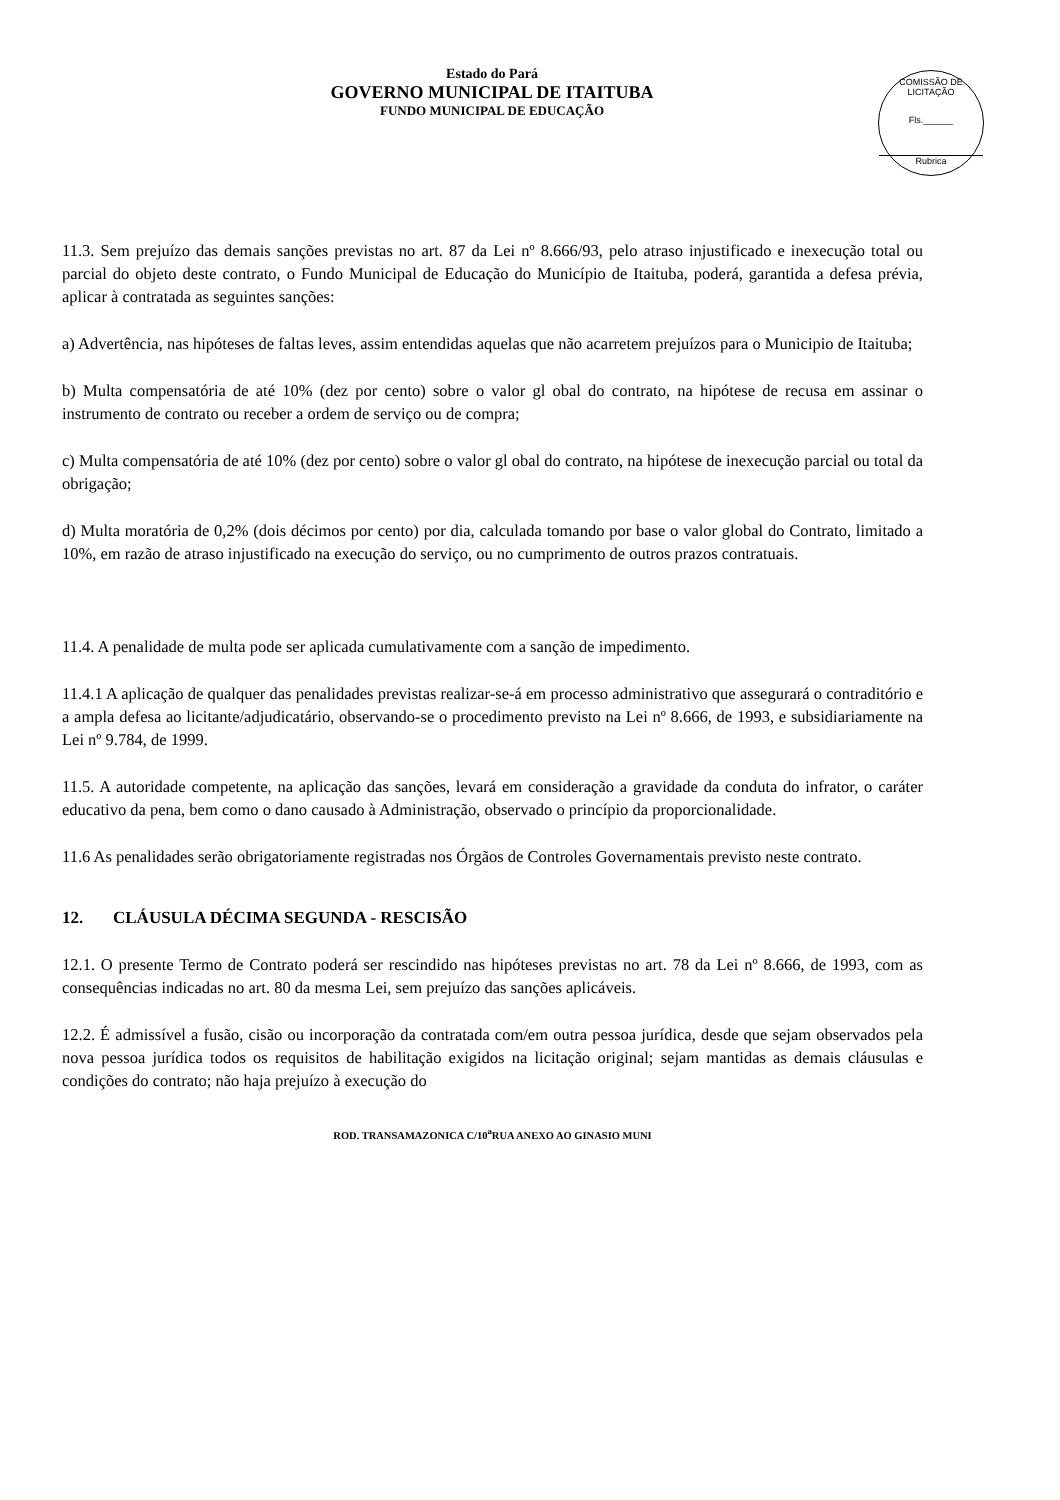Estado do Pará
GOVERNO MUNICIPAL DE ITAITUBA
FUNDO MUNICIPAL DE EDUCAÇÃO
COMISSÃO DE LICITAÇÃO
Fls.______
Rubrica
11.3. Sem prejuízo das demais sanções previstas no art. 87 da Lei nº 8.666/93, pelo atraso injustificado e inexecução total ou parcial do objeto deste contrato, o Fundo Municipal de Educação do Município de Itaituba, poderá, garantida a defesa prévia, aplicar à contratada as seguintes sanções:
a) Advertência, nas hipóteses de faltas leves, assim entendidas aquelas que não acarretem prejuízos para o Municipio de Itaituba;
b) Multa compensatória de até 10% (dez por cento) sobre o valor gl obal do contrato, na hipótese de recusa em assinar o instrumento de contrato ou receber a ordem de serviço ou de compra;
c) Multa compensatória de até 10% (dez por cento) sobre o valor gl obal do contrato, na hipótese de inexecução parcial ou total da obrigação;
d) Multa moratória de 0,2% (dois décimos por cento) por dia, calculada tomando por base o valor global do Contrato, limitado a 10%, em razão de atraso injustificado na execução do serviço, ou no cumprimento de outros prazos contratuais.
11.4. A penalidade de multa pode ser aplicada cumulativamente com a sanção de impedimento.
11.4.1 A aplicação de qualquer das penalidades previstas realizar-se-á em processo administrativo que assegurará o contraditório e a ampla defesa ao licitante/adjudicatário, observando-se o procedimento previsto na Lei nº 8.666, de 1993, e subsidiariamente na Lei nº 9.784, de 1999.
11.5. A autoridade competente, na aplicação das sanções, levará em consideração a gravidade da conduta do infrator, o caráter educativo da pena, bem como o dano causado à Administração, observado o princípio da proporcionalidade.
11.6 As penalidades serão obrigatoriamente registradas nos Órgãos de Controles Governamentais previsto neste contrato.
12. CLÁUSULA DÉCIMA SEGUNDA - RESCISÃO
12.1. O presente Termo de Contrato poderá ser rescindido nas hipóteses previstas no art. 78 da Lei nº 8.666, de 1993, com as consequências indicadas no art. 80 da mesma Lei, sem prejuízo das sanções aplicáveis.
12.2. É admissível a fusão, cisão ou incorporação da contratada com/em outra pessoa jurídica, desde que sejam observados pela nova pessoa jurídica todos os requisitos de habilitação exigidos na licitação original; sejam mantidas as demais cláusulas e condições do contrato; não haja prejuízo à execução do
ROD. TRANSAMAZONICA C/10<sup>a</sup>RUA ANEXO AO GINASIO MUNI